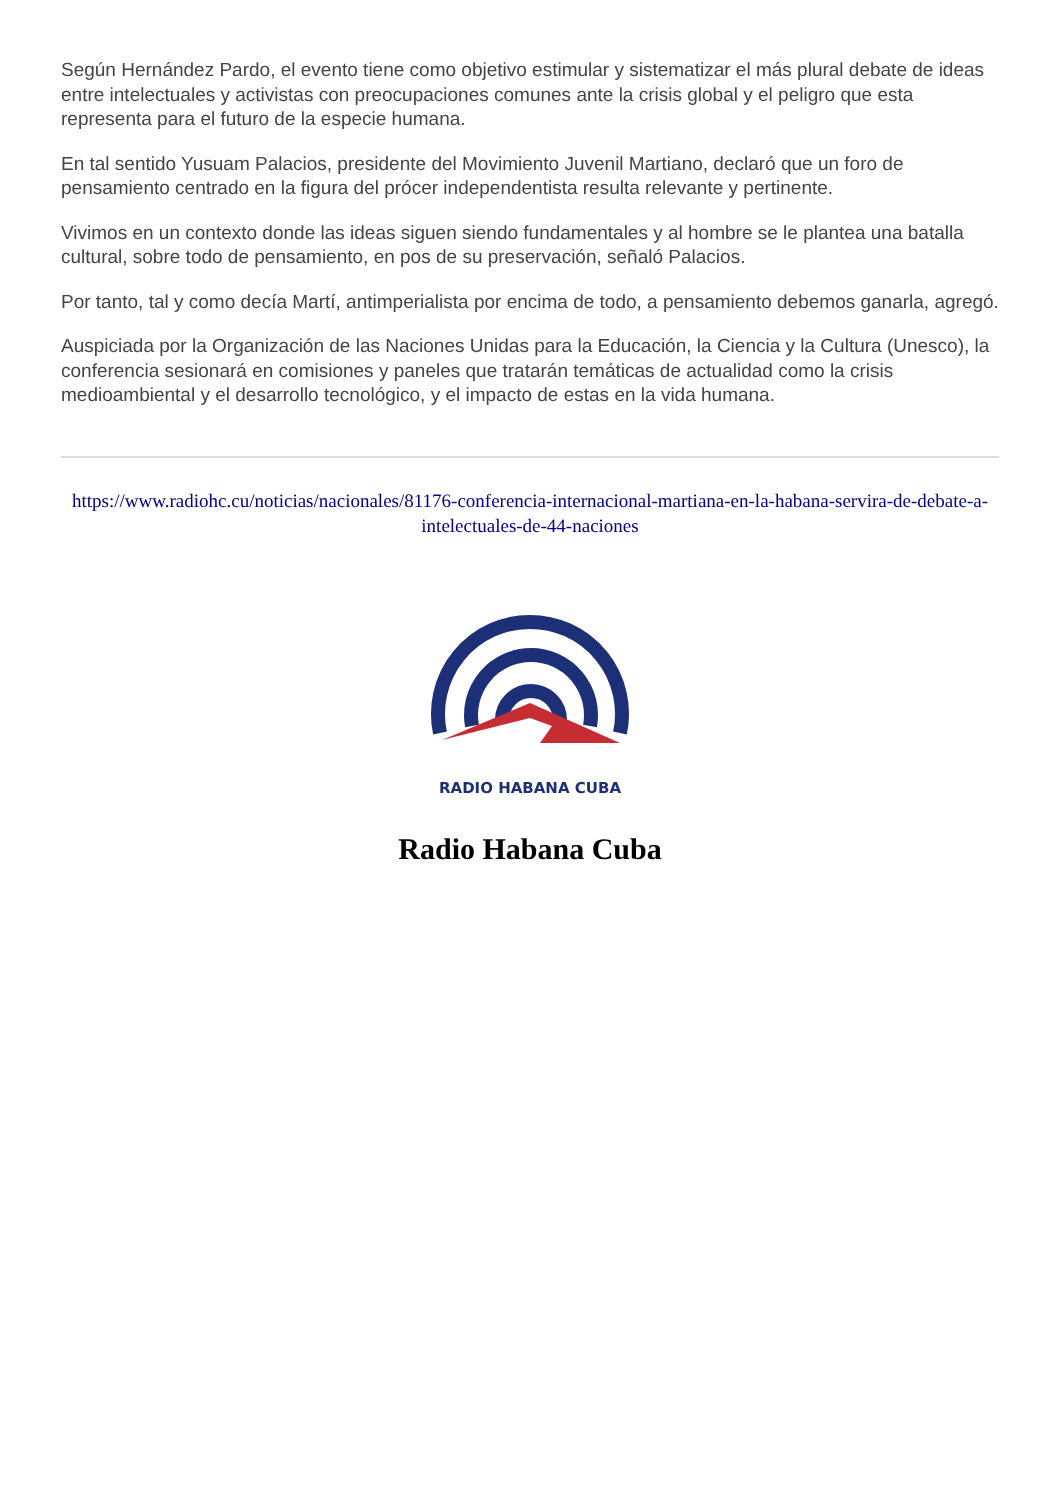Según Hernández Pardo, el evento tiene como objetivo estimular y sistematizar el más plural debate de ideas entre intelectuales y activistas con preocupaciones comunes ante la crisis global y el peligro que esta representa para el futuro de la especie humana.
En tal sentido Yusuam Palacios, presidente del Movimiento Juvenil Martiano, declaró que un foro de pensamiento centrado en la figura del prócer independentista resulta relevante y pertinente.
Vivimos en un contexto donde las ideas siguen siendo fundamentales y al hombre se le plantea una batalla cultural, sobre todo de pensamiento, en pos de su preservación, señaló Palacios.
Por tanto, tal y como decía Martí, antimperialista por encima de todo, a pensamiento debemos ganarla, agregó.
Auspiciada por la Organización de las Naciones Unidas para la Educación, la Ciencia y la Cultura (Unesco), la conferencia sesionará en comisiones y paneles que tratarán temáticas de actualidad como la crisis medioambiental y el desarrollo tecnológico, y el impacto de estas en la vida humana.
https://www.radiohc.cu/noticias/nacionales/81176-conferencia-internacional-martiana-en-la-habana-servira-de-debate-a-intelectuales-de-44-naciones
RADIO HABANA CUBA
Radio Habana Cuba